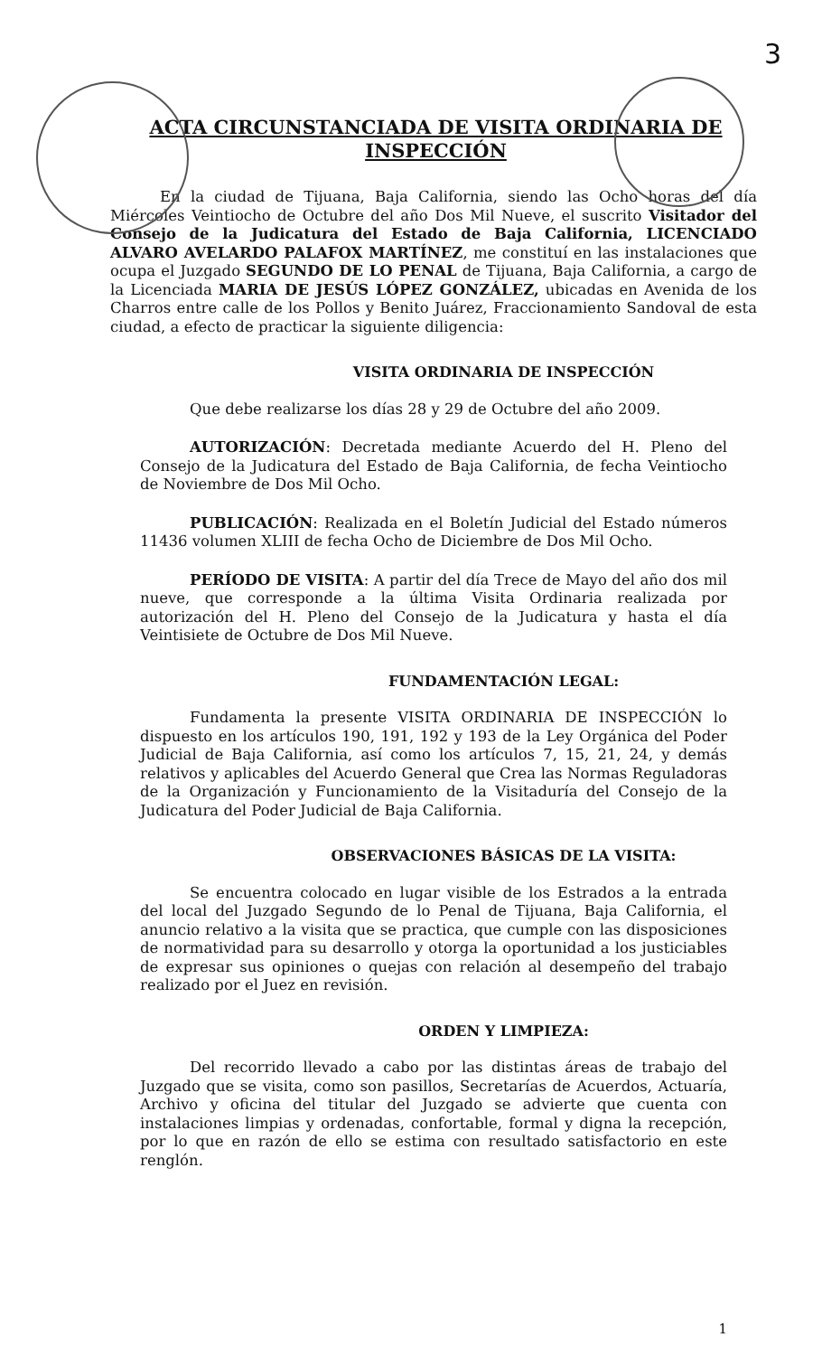3
ACTA CIRCUNSTANCIADA DE VISITA ORDINARIA DE INSPECCIÓN
En la ciudad de Tijuana, Baja California, siendo las Ocho horas del día Miércoles Veintiocho de Octubre del año Dos Mil Nueve, el suscrito Visitador del Consejo de la Judicatura del Estado de Baja California, LICENCIADO ALVARO AVELARDO PALAFOX MARTÍNEZ, me constituí en las instalaciones que ocupa el Juzgado SEGUNDO DE LO PENAL de Tijuana, Baja California, a cargo de la Licenciada MARIA DE JESÚS LÓPEZ GONZÁLEZ, ubicadas en Avenida de los Charros entre calle de los Pollos y Benito Juárez, Fraccionamiento Sandoval de esta ciudad, a efecto de practicar la siguiente diligencia:
VISITA ORDINARIA DE INSPECCIÓN
Que debe realizarse los días 28 y 29 de Octubre del año 2009.
AUTORIZACIÓN: Decretada mediante Acuerdo del H. Pleno del Consejo de la Judicatura del Estado de Baja California, de fecha Veintiocho de Noviembre de Dos Mil Ocho.
PUBLICACIÓN: Realizada en el Boletín Judicial del Estado números 11436 volumen XLIII de fecha Ocho de Diciembre de Dos Mil Ocho.
PERÍODO DE VISITA: A partir del día Trece de Mayo del año dos mil nueve, que corresponde a la última Visita Ordinaria realizada por autorización del H. Pleno del Consejo de la Judicatura y hasta el día Veintisiete de Octubre de Dos Mil Nueve.
FUNDAMENTACIÓN LEGAL:
Fundamenta la presente VISITA ORDINARIA DE INSPECCIÓN lo dispuesto en los artículos 190, 191, 192 y 193 de la Ley Orgánica del Poder Judicial de Baja California, así como los artículos 7, 15, 21, 24, y demás relativos y aplicables del Acuerdo General que Crea las Normas Reguladoras de la Organización y Funcionamiento de la Visitaduría del Consejo de la Judicatura del Poder Judicial de Baja California.
OBSERVACIONES BÁSICAS DE LA VISITA:
Se encuentra colocado en lugar visible de los Estrados a la entrada del local del Juzgado Segundo de lo Penal de Tijuana, Baja California, el anuncio relativo a la visita que se practica, que cumple con las disposiciones de normatividad para su desarrollo y otorga la oportunidad a los justiciables de expresar sus opiniones o quejas con relación al desempeño del trabajo realizado por el Juez en revisión.
ORDEN Y LIMPIEZA:
Del recorrido llevado a cabo por las distintas áreas de trabajo del Juzgado que se visita, como son pasillos, Secretarías de Acuerdos, Actuaría, Archivo y oficina del titular del Juzgado se advierte que cuenta con instalaciones limpias y ordenadas, confortable, formal y digna la recepción, por lo que en razón de ello se estima con resultado satisfactorio en este renglón.
1